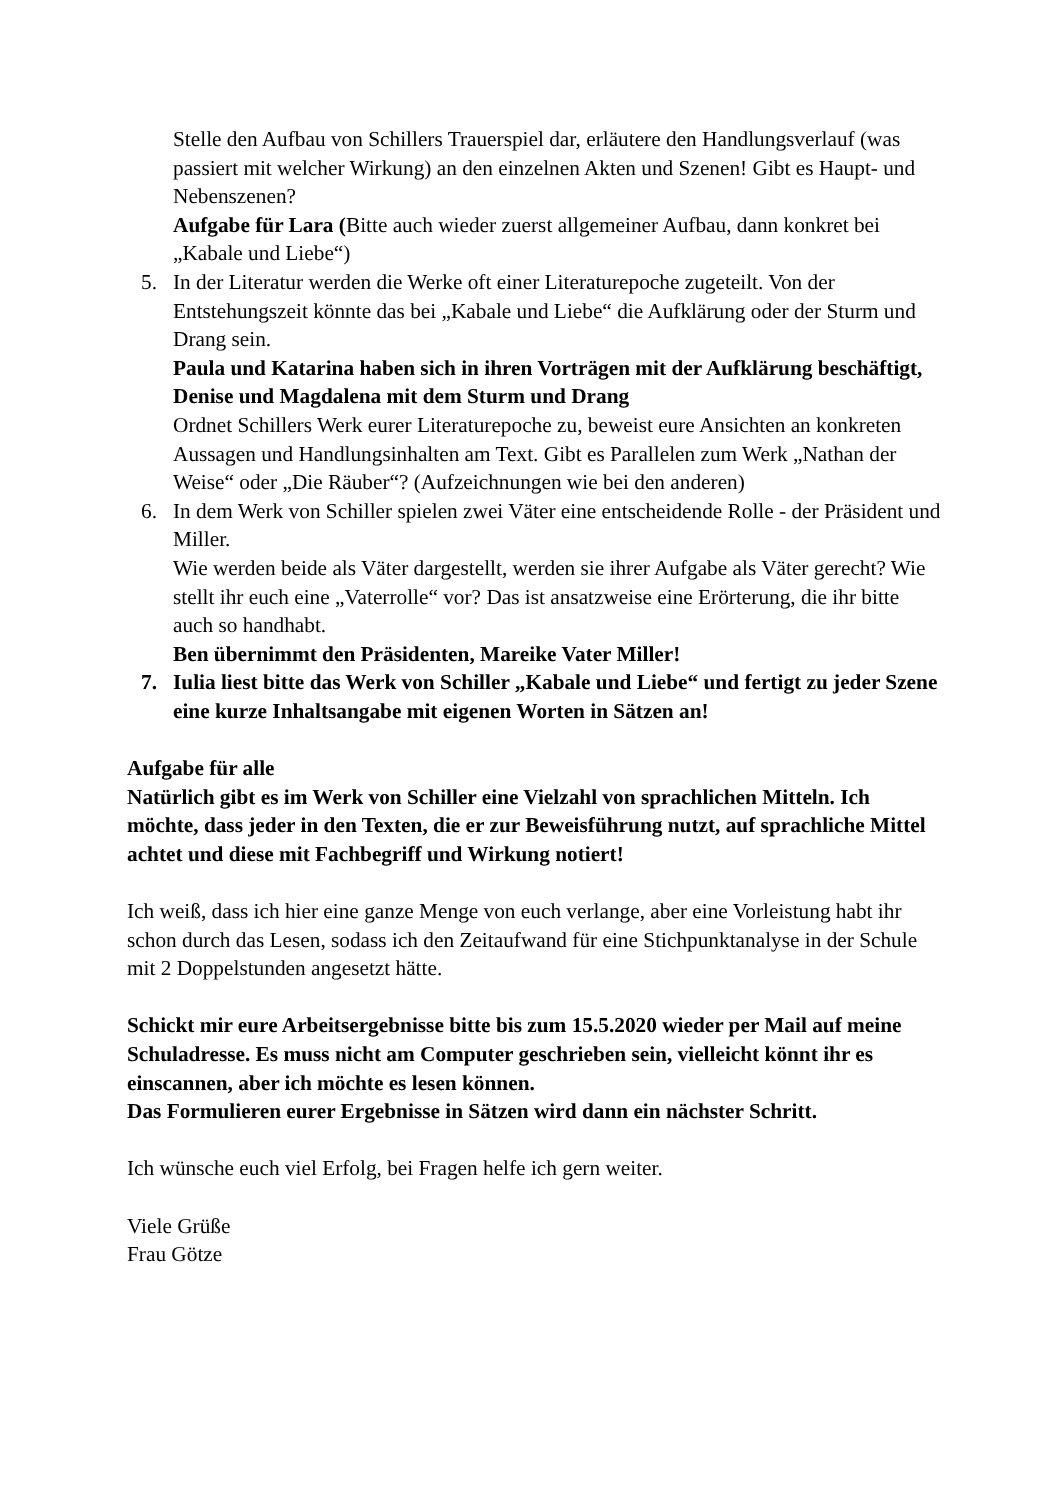Stelle den Aufbau von Schillers Trauerspiel dar, erläutere den Handlungsverlauf (was passiert mit welcher Wirkung) an den einzelnen Akten und Szenen! Gibt es Haupt- und Nebenszenen?
Aufgabe für Lara (Bitte auch wieder zuerst allgemeiner Aufbau, dann konkret bei „Kabale und Liebe“)
5. In der Literatur werden die Werke oft einer Literaturepoche zugeteilt. Von der Entstehungszeit könnte das bei „Kabale und Liebe“ die Aufklärung oder der Sturm und Drang sein.
Paula und Katarina haben sich in ihren Vorträgen mit der Aufklärung beschäftigt, Denise und Magdalena mit dem Sturm und Drang
Ordnet Schillers Werk eurer Literaturepoche zu, beweist eure Ansichten an konkreten Aussagen und Handlungsinhalten am Text. Gibt es Parallelen zum Werk „Nathan der Weise“ oder „Die Räuber“? (Aufzeichnungen wie bei den anderen)
6. In dem Werk von Schiller spielen zwei Väter eine entscheidende Rolle - der Präsident und Miller.
Wie werden beide als Väter dargestellt, werden sie ihrer Aufgabe als Väter gerecht? Wie stellt ihr euch eine „Vaterrolle“ vor? Das ist ansatzweise eine Erörterung, die ihr bitte auch so handhabt.
Ben übernimmt den Präsidenten, Mareike Vater Miller!
7. Iulia liest bitte das Werk von Schiller „Kabale und Liebe“ und fertigt zu jeder Szene eine kurze Inhaltsangabe mit eigenen Worten in Sätzen an!
Aufgabe für alle
Natürlich gibt es im Werk von Schiller eine Vielzahl von sprachlichen Mitteln. Ich möchte, dass jeder in den Texten, die er zur Beweisführung nutzt, auf sprachliche Mittel achtet und diese mit Fachbegriff und Wirkung notiert!
Ich weiß, dass ich hier eine ganze Menge von euch verlange, aber eine Vorleistung habt ihr schon durch das Lesen, sodass ich den Zeitaufwand für eine Stichpunktanalyse in der Schule mit 2 Doppelstunden angesetzt hätte.
Schickt mir eure Arbeitsergebnisse bitte bis zum 15.5.2020 wieder per Mail auf meine Schuladresse. Es muss nicht am Computer geschrieben sein, vielleicht könnt ihr es einscannen, aber ich möchte es lesen können.
Das Formulieren eurer Ergebnisse in Sätzen wird dann ein nächster Schritt.
Ich wünsche euch viel Erfolg, bei Fragen helfe ich gern weiter.
Viele Grüße
Frau Götze